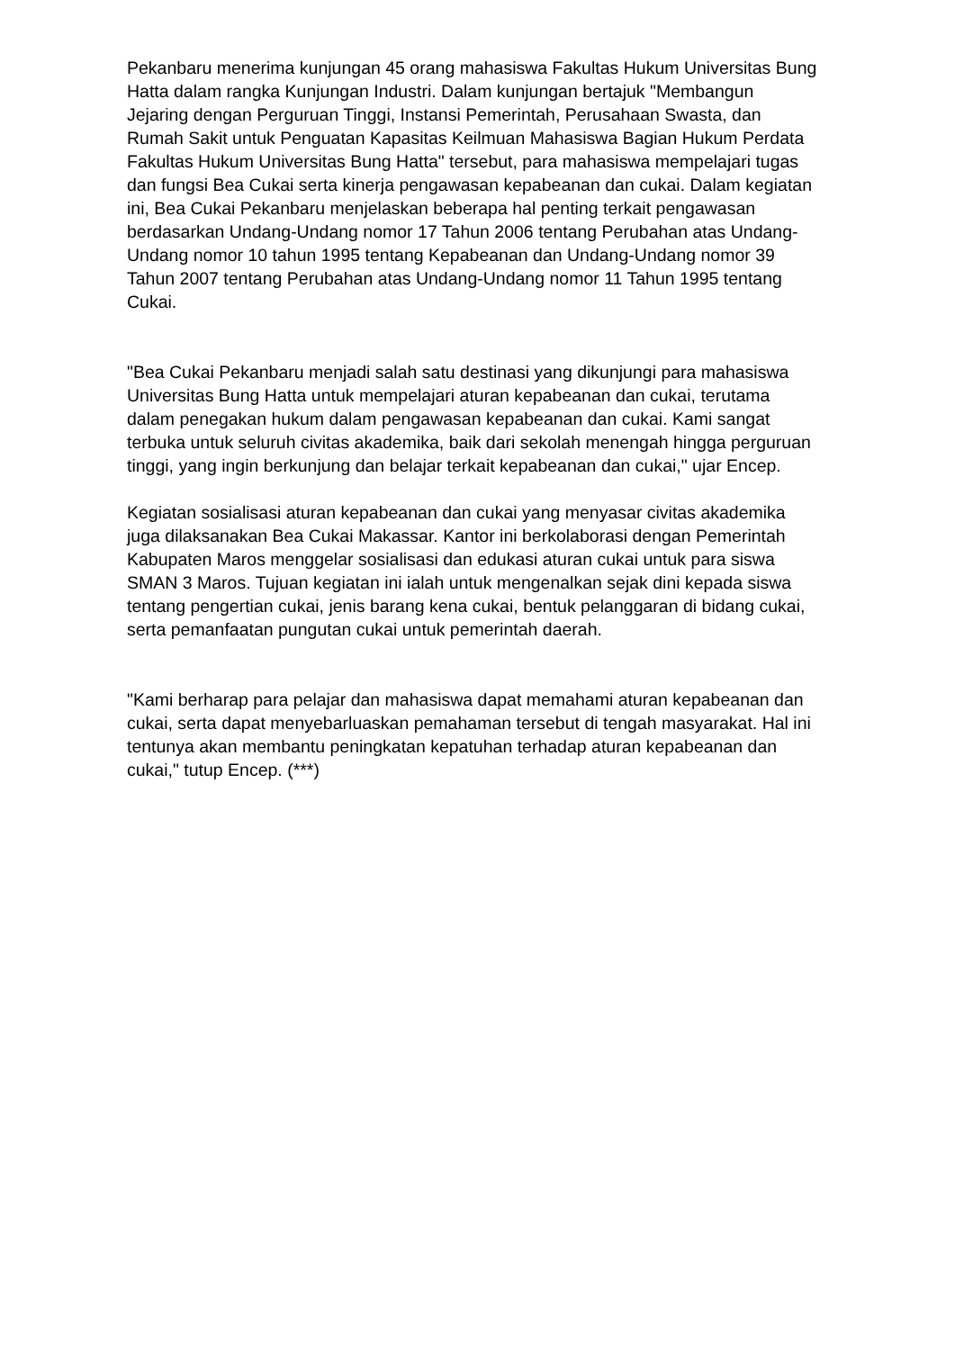Pekanbaru menerima kunjungan 45 orang mahasiswa Fakultas Hukum Universitas Bung Hatta dalam rangka Kunjungan Industri. Dalam kunjungan bertajuk "Membangun Jejaring dengan Perguruan Tinggi, Instansi Pemerintah, Perusahaan Swasta, dan Rumah Sakit untuk Penguatan Kapasitas Keilmuan Mahasiswa Bagian Hukum Perdata Fakultas Hukum Universitas Bung Hatta" tersebut, para mahasiswa mempelajari tugas dan fungsi Bea Cukai serta kinerja pengawasan kepabeanan dan cukai. Dalam kegiatan ini, Bea Cukai Pekanbaru menjelaskan beberapa hal penting terkait pengawasan berdasarkan Undang-Undang nomor 17 Tahun 2006 tentang Perubahan atas Undang-Undang nomor 10 tahun 1995 tentang Kepabeanan dan Undang-Undang nomor 39 Tahun 2007 tentang Perubahan atas Undang-Undang nomor 11 Tahun 1995 tentang Cukai.
"Bea Cukai Pekanbaru menjadi salah satu destinasi yang dikunjungi para mahasiswa Universitas Bung Hatta untuk mempelajari aturan kepabeanan dan cukai, terutama dalam penegakan hukum dalam pengawasan kepabeanan dan cukai. Kami sangat terbuka untuk seluruh civitas akademika, baik dari sekolah menengah hingga perguruan tinggi, yang ingin berkunjung dan belajar terkait kepabeanan dan cukai," ujar Encep.
Kegiatan sosialisasi aturan kepabeanan dan cukai yang menyasar civitas akademika juga dilaksanakan Bea Cukai Makassar. Kantor ini berkolaborasi dengan Pemerintah Kabupaten Maros menggelar sosialisasi dan edukasi aturan cukai untuk para siswa SMAN 3 Maros. Tujuan kegiatan ini ialah untuk mengenalkan sejak dini kepada siswa tentang pengertian cukai, jenis barang kena cukai, bentuk pelanggaran di bidang cukai, serta pemanfaatan pungutan cukai untuk pemerintah daerah.
"Kami berharap para pelajar dan mahasiswa dapat memahami aturan kepabeanan dan cukai, serta dapat menyebarluaskan pemahaman tersebut di tengah masyarakat. Hal ini tentunya akan membantu peningkatan kepatuhan terhadap aturan kepabeanan dan cukai," tutup Encep. (***)